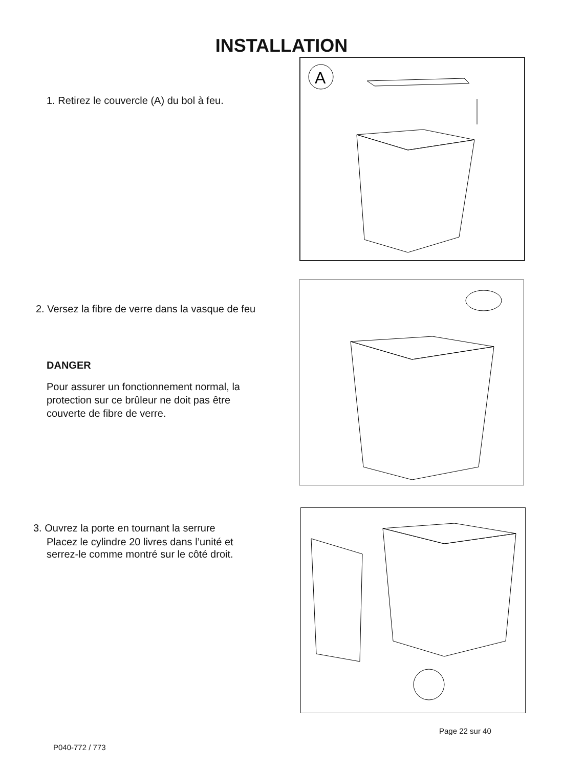INSTALLATION
1. Retirez le couvercle (A) du bol à feu.
A
2. Versez la fibre de verre dans la vasque de feu
DANGER
Pour assurer un fonctionnement normal, la protection sur ce brûleur ne doit pas être couverte de fibre de verre.
3. Ouvrez la porte en tournant la serrure
Placez le cylindre 20 livres dans l’unité et serrez-le comme montré sur le côté droit.
Page 22 sur 40
P040-772 / 773